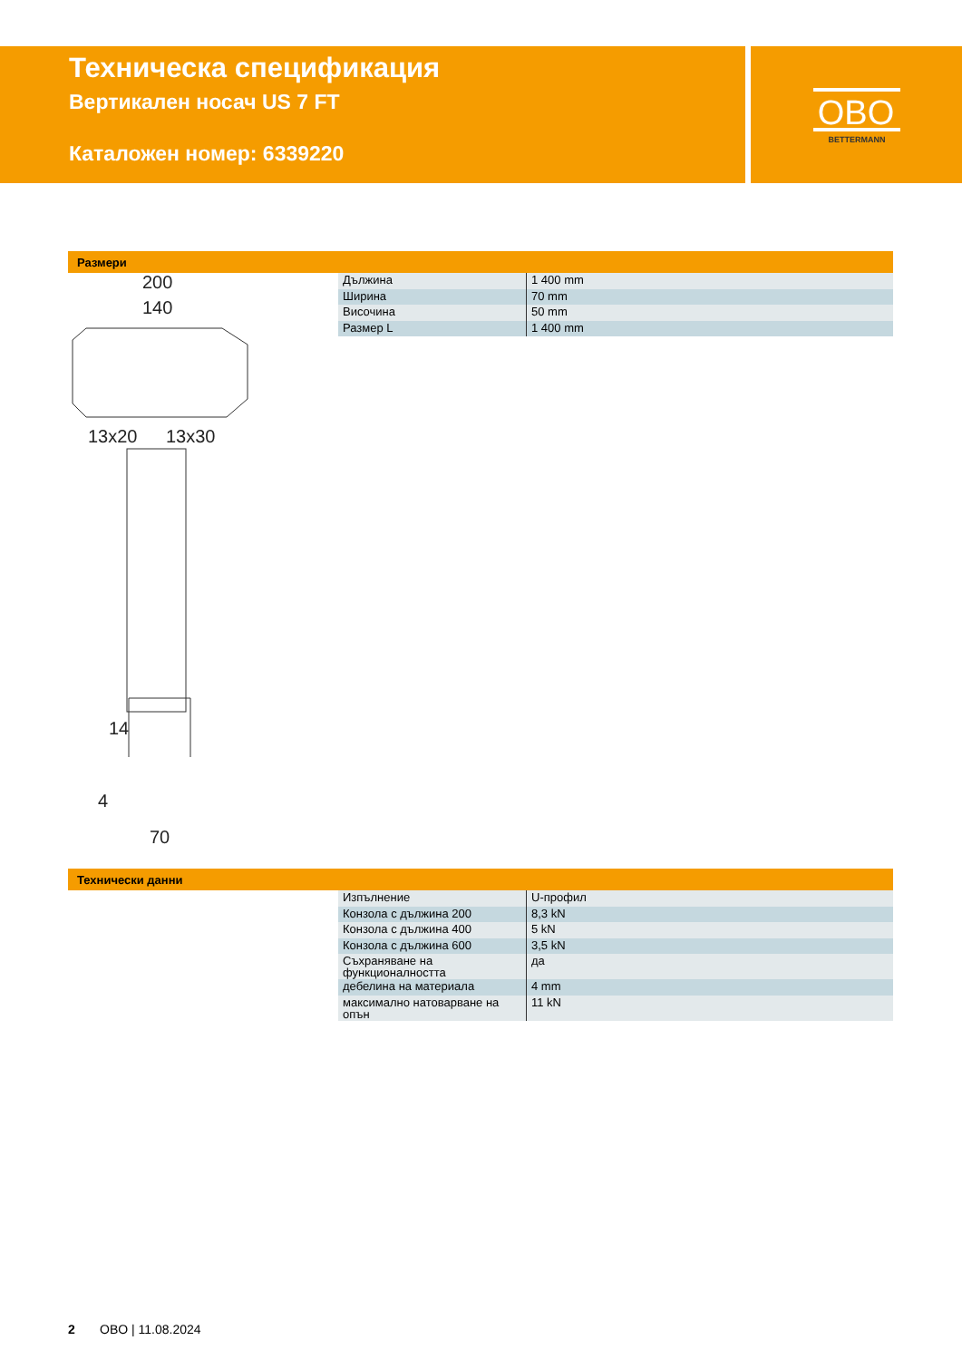Техническа спецификация
Вертикален носач US 7 FT
Каталожен номер: 6339220
OBO
BETTERMANN
Размери
200
140
13x20
13x30
14
70
4
| Дължина | 1 400 mm |
| Ширина | 70 mm |
| Височина | 50 mm |
| Размер L | 1 400 mm |
Технически данни
| Изпълнение | U-профил |
| Конзола с дължина 200 | 8,3 kN |
| Конзола с дължина 400 | 5 kN |
| Конзола с дължина 600 | 3,5 kN |
| Съхраняване на функционалността | да |
| дебелина на материала | 4 mm |
| максимално натоварване на опън | 11 kN |
2 OBO | 11.08.2024